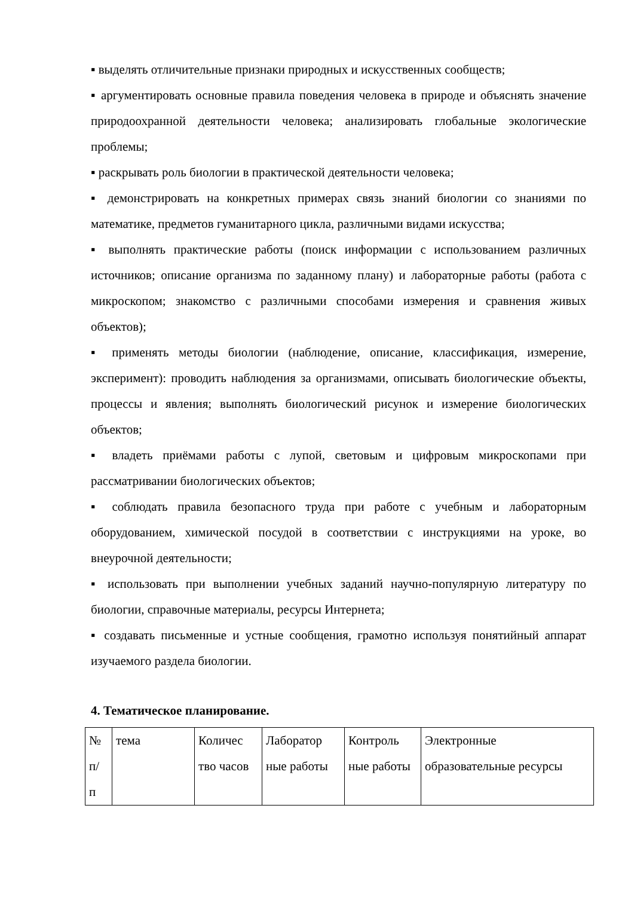▪ выделять отличительные признаки природных и искусственных сообществ;
▪ аргументировать основные правила поведения человека в природе и объяснять значение природоохранной деятельности человека; анализировать глобальные экологические проблемы;
▪ раскрывать роль биологии в практической деятельности человека;
▪ демонстрировать на конкретных примерах связь знаний биологии со знаниями по математике, предметов гуманитарного цикла, различными видами искусства;
▪ выполнять практические работы (поиск информации с использованием различных источников; описание организма по заданному плану) и лабораторные работы (работа с микроскопом; знакомство с различными способами измерения и сравнения живых объектов);
▪ применять методы биологии (наблюдение, описание, классификация, измерение, эксперимент): проводить наблюдения за организмами, описывать биологические объекты, процессы и явления; выполнять биологический рисунок и измерение биологических объектов;
▪ владеть приёмами работы с лупой, световым и цифровым микроскопами при рассматривании биологических объектов;
▪ соблюдать правила безопасного труда при работе с учебным и лабораторным оборудованием, химической посудой в соответствии с инструкциями на уроке, во внеурочной деятельности;
▪ использовать при выполнении учебных заданий научно-популярную литературу по биологии, справочные материалы, ресурсы Интернета;
▪ создавать письменные и устные сообщения, грамотно используя понятийный аппарат изучаемого раздела биологии.
4. Тематическое планирование.
| № п/ п | тема | Количес тво часов | Лаборатор ные работы | Контроль ные работы | Электронные образовательные ресурсы |